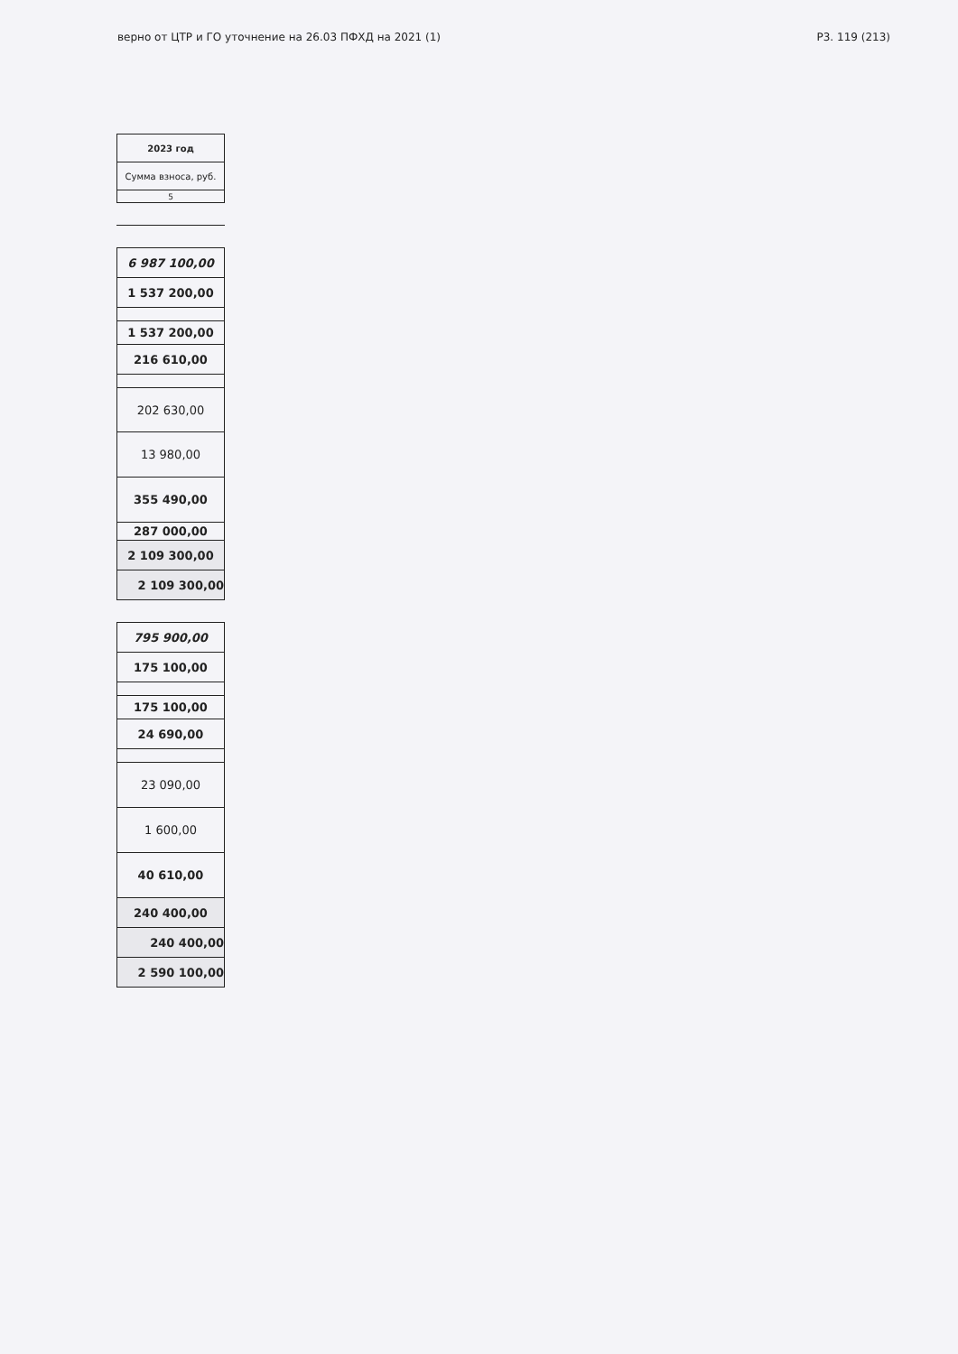верно от ЦТР и ГО уточнение на 26.03 ПФХД на 2021 (1) Р3. 119 (213)
| 2023 год |
| --- |
| Сумма взноса, руб. |
| 5 |
| 6 987 100,00 |
| 1 537 200,00 |
| 1 537 200,00 |
| 216 610,00 |
| 202 630,00 |
| 13 980,00 |
| 355 490,00 |
| 287 000,00 |
| 2 109 300,00 |
| 2 109 300,00 |
| 795 900,00 |
| 175 100,00 |
| 175 100,00 |
| 24 690,00 |
| 23 090,00 |
| 1 600,00 |
| 40 610,00 |
| 240 400,00 |
| 240 400,00 |
| 2 590 100,00 |